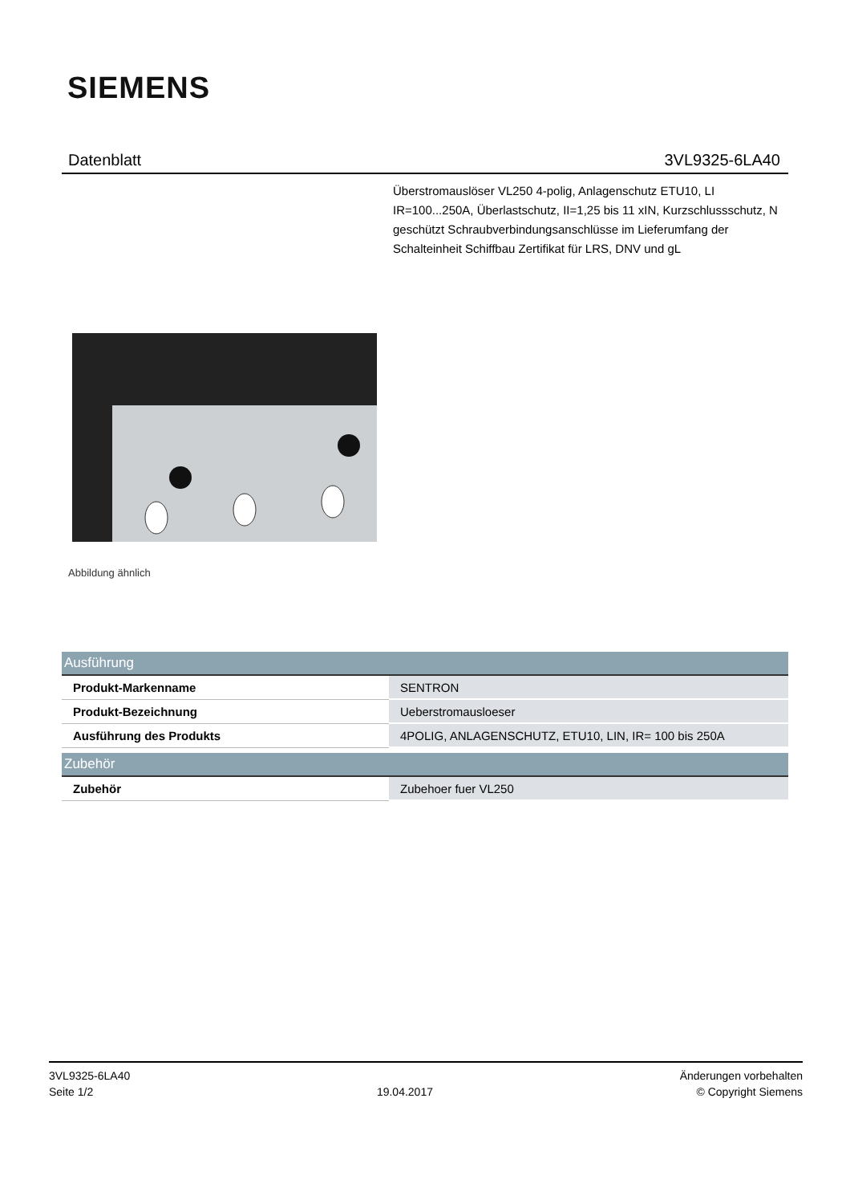SIEMENS
Datenblatt 3VL9325-6LA40
Überstromauslöser VL250 4-polig, Anlagenschutz ETU10, LI IR=100...250A, Überlastschutz, II=1,25 bis 11 xIN, Kurzschlussschutz, N geschützt Schraubverbindungsanschlüsse im Lieferumfang der Schalteinheit Schiffbau Zertifikat für LRS, DNV und gL
Abbildung ähnlich
| Ausführung | |
| --- | --- |
| Produkt-Markenname | SENTRON |
| Produkt-Bezeichnung | Ueberstromausloeser |
| Ausführung des Produkts | 4POLIG, ANLAGENSCHUTZ, ETU10, LIN, IR= 100 bis 250A |
| Zubehör | |
| --- | --- |
| Zubehör | Zubehoer fuer VL250 |
3VL9325-6LA40
Seite 1/2
19.04.2017
Änderungen vorbehalten
© Copyright Siemens